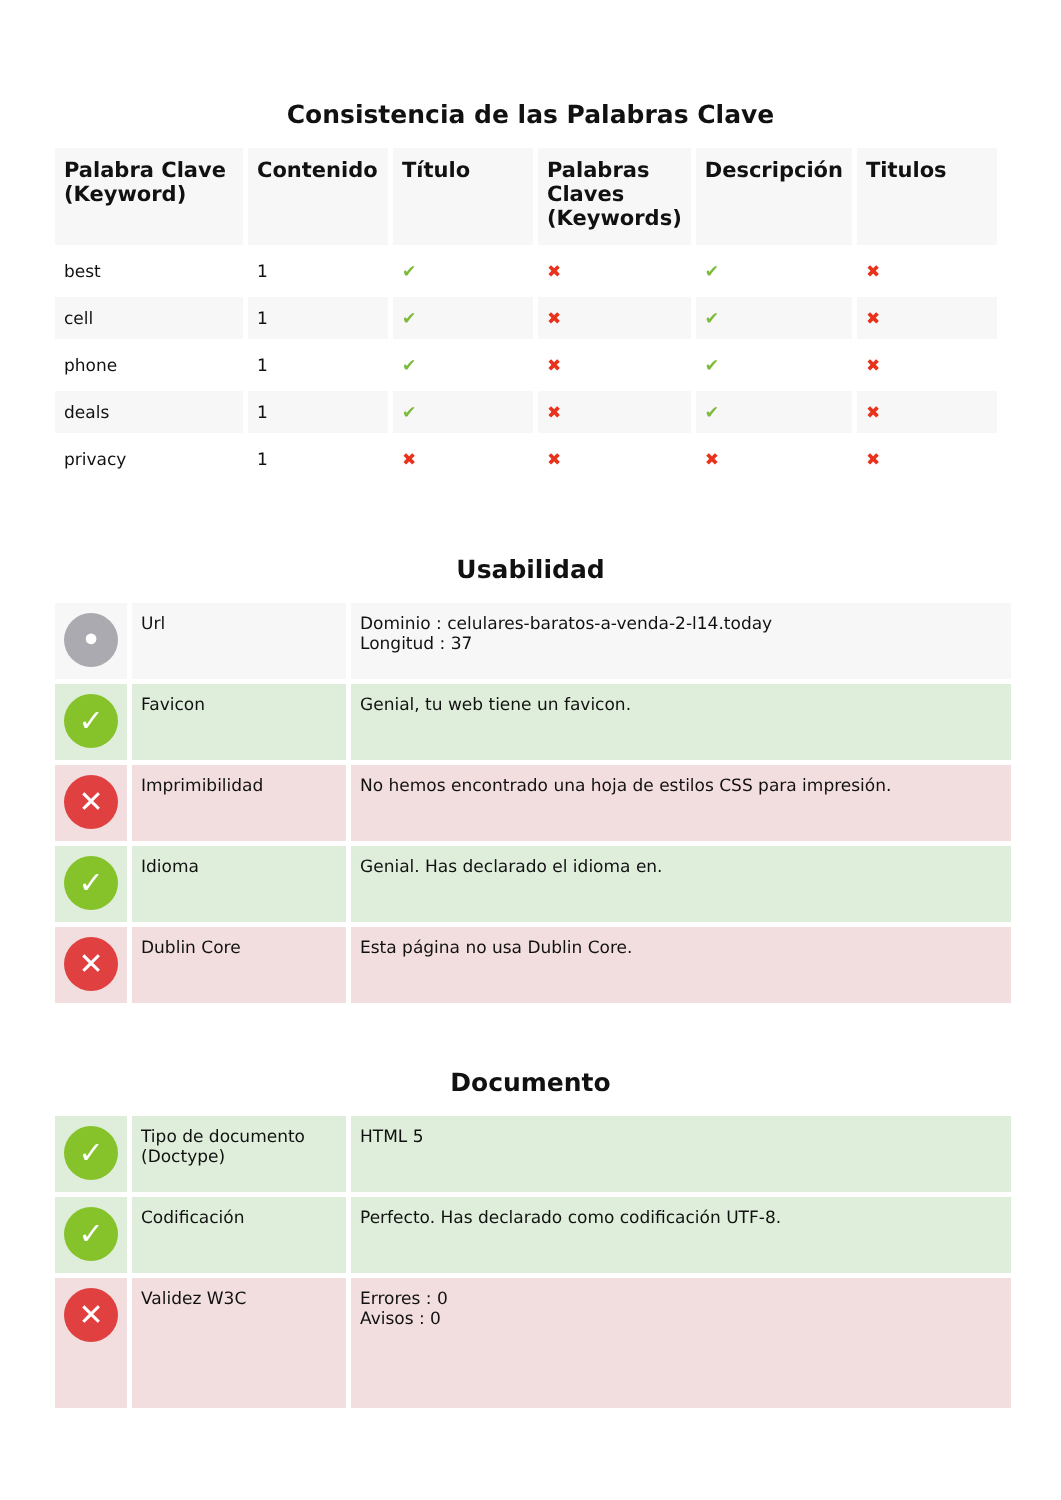Consistencia de las Palabras Clave
| Palabra Clave (Keyword) | Contenido | Título | Palabras Claves (Keywords) | Descripción | Titulos |
| --- | --- | --- | --- | --- | --- |
| best | 1 | ✔ | ✖ | ✔ | ✖ |
| cell | 1 | ✔ | ✖ | ✔ | ✖ |
| phone | 1 | ✔ | ✖ | ✔ | ✖ |
| deals | 1 | ✔ | ✖ | ✔ | ✖ |
| privacy | 1 | ✖ | ✖ | ✖ | ✖ |
Usabilidad
| • | Url | Dominio : celulares-baratos-a-venda-2-l14.today Longitud : 37 |
| ✓ | Favicon | Genial, tu web tiene un favicon. |
| ✕ | Imprimibilidad | No hemos encontrado una hoja de estilos CSS para impresión. |
| ✓ | Idioma | Genial. Has declarado el idioma en. |
| ✕ | Dublin Core | Esta página no usa Dublin Core. |
Documento
| ✓ | Tipo de documento (Doctype) | HTML 5 |
| ✓ | Codificación | Perfecto. Has declarado como codificación UTF-8. |
| ✕ | Validez W3C | Errores : 0 Avisos : 0 |